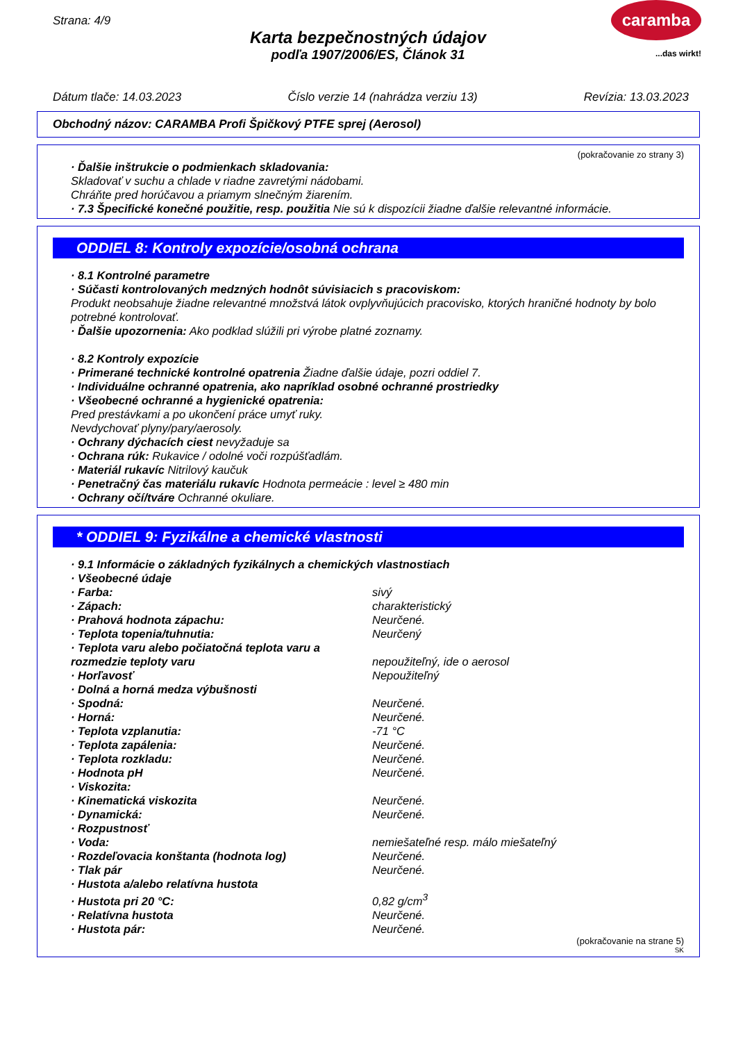Strana: 4/9
Karta bezpečnostných údajov
podľa 1907/2006/ES, Článok 31
caramba
...das wirkt!
Dátum tlače: 14.03.2023 Číslo verzie 14 (nahrádza verziu 13) Revízia: 13.03.2023
Obchodný názov: CARAMBA Profi Špičkový PTFE sprej (Aerosol)
(pokračovanie zo strany 3)
· Ďalšie inštrukcie o podmienkach skladovania:
Skladovať v suchu a chlade v riadne zavretými nádobami.
Chráňte pred horúčavou a priamym slnečným žiarením.
· 7.3 Špecifické konečné použitie, resp. použitia Nie sú k dispozícii žiadne ďalšie relevantné informácie.
ODDIEL 8: Kontroly expozície/osobná ochrana
· 8.1 Kontrolné parametre
· Súčasti kontrolovaných medzných hodnôt súvisiacich s pracoviskom:
Produkt neobsahuje žiadne relevantné množstvá látok ovplyvňujúcich pracovisko, ktorých hraničné hodnoty by bolo potrebné kontrolovať.
· Ďalšie upozornenia: Ako podklad slúžili pri výrobe platné zoznamy.
· 8.2 Kontroly expozície
· Primerané technické kontrolné opatrenia Žiadne ďalšie údaje, pozri oddiel 7.
· Individuálne ochranné opatrenia, ako napríklad osobné ochranné prostriedky
· Všeobecné ochranné a hygienické opatrenia:
Pred prestávkami a po ukončení práce umyť ruky.
Nevdychovať plyny/pary/aerosoly.
· Ochrany dýchacích ciest nevyžaduje sa
· Ochrana rúk: Rukavice / odolné voči rozpúšťadlám.
· Materiál rukavíc Nitrilový kaučuk
· Penetračný čas materiálu rukavíc Hodnota permeácie : level ≥ 480 min
· Ochrany očí/tváre Ochranné okuliare.
* ODDIEL 9: Fyzikálne a chemické vlastnosti
· 9.1 Informácie o základných fyzikálnych a chemických vlastnostiach
· Všeobecné údaje
| · Farba: | sivý |
| · Zápach: | charakteristický |
| · Prahová hodnota zápachu: | Neurčené. |
| · Teplota topenia/tuhnutia: | Neurčený |
| · Teplota varu alebo počiatočná teplota varu a rozmedzie teploty varu | nepoužiteľný, ide o aerosol |
| · Horľavosť | Nepoužiteľný |
| · Dolná a horná medza výbušnosti | |
| · Spodná: | Neurčené. |
| · Horná: | Neurčené. |
| · Teplota vzplanutia: | -71 °C |
| · Teplota zapálenia: | Neurčené. |
| · Teplota rozkladu: | Neurčené. |
| · Hodnota pH | Neurčené. |
| · Viskozita: | |
| · Kinematická viskozita | Neurčené. |
| · Dynamická: | Neurčené. |
| · Rozpustnosť | |
| · Voda: | nemiešateľné resp. málo miešateľný |
| · Rozdeľovacia konštanta (hodnota log) | Neurčené. |
| · Tlak pár | Neurčené. |
| · Hustota a/alebo relatívna hustota | |
| · Hustota pri 20 °C: | 0,82 g/cm<sup>3</sup> |
| · Relatívna hustota | Neurčené. |
| · Hustota pár: | Neurčené. |
(pokračovanie na strane 5)
SK